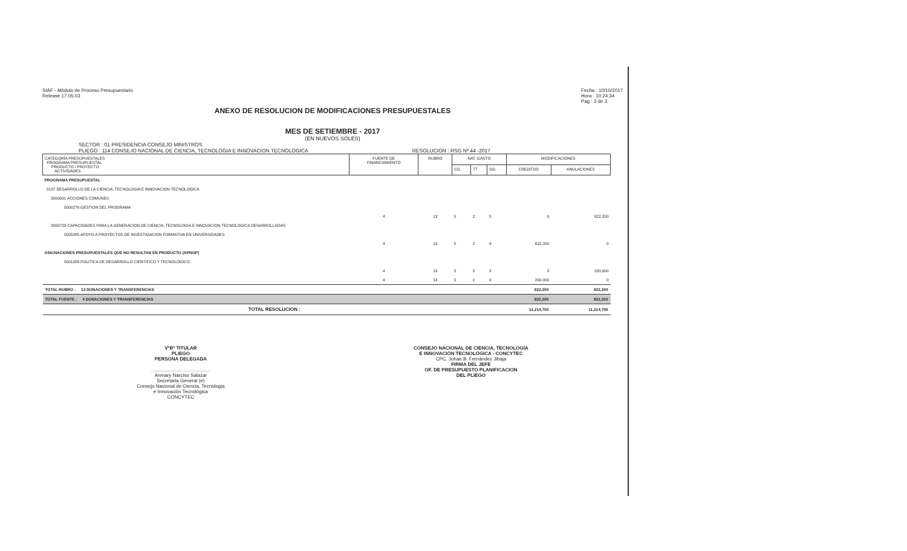SIAF - Módulo de Proceso Presupuestario
Release 17.05.03
Fecha : 10/10/2017
Hora : 10:24:34
Pag : 3 de 3
ANEXO DE RESOLUCION DE MODIFICACIONES PRESUPUESTALES
MES DE SETIEMBRE - 2017
(EN NUEVOS SOLES)
SECTOR : 01 PRESIDENCIA CONSEJO MINISTROS
PLIEGO : 114 CONSEJO NACIONAL DE CIENCIA, TECNOLOGIA E INNOVACION TECNOLOGICA RESOLUCION : RSG Nº 44 -2017
| CATEGORÍA PRESUPUESTALES PROGRAMA PRESUPUESTAL PRODUCTO / PROYECTO ACTIVIDADES | FUENTE DE FINANCIAMIENTO | RUBRO | NAT. GASTO | | | MODIFICACIONES | |
| | | | CG | TT | GG | CREDITOS | ANULACIONES |
| PROGRAMA PRESUPUESTAL | | | | | | | |
| 0137 DESARROLLO DE LA CIENCIA, TECNOLOGIA E INNOVACION TECNOLOGICA | | | | | | | |
| 3000001 ACCIONES COMUNES | | | | | | | |
| 5000276 GESTION DEL PROGRAMA | | | | | | | |
| | 4 | 13 | 5 | 2 | 3 | 0 | 622,200 |
| 3000729 CAPACIDADES PARA LA GENERACION DE CIENCIA, TECNOLOGIA E INNOVACION TECNOLOGICA DESARROLLADAS | | | | | | | |
| 5005285 APOYO A PROYECTOS DE INVESTIGACION FORMATIVA EN UNIVERSIDADES | | | | | | | |
| | 4 | 13 | 5 | 2 | 4 | 622,200 | 0 |
| ASIGNACIONES PRESUPUESTALES QUE NO RESULTAN EN PRODUCTO (APNOP) | | | | | | | |
| 5001026 POLITICA DE DESARROLLO CIENTIFICO Y TECNOLOGICO | | | | | | | |
| | 4 | 13 | 5 | 2 | 3 | 0 | 200,000 |
| | 4 | 13 | 5 | 2 | 4 | 200,000 | 0 |
| TOTAL RUBRO : 13 DONACIONES Y TRANSFERENCIAS | | | | | | 822,200 | 822,200 |
| TOTAL FUENTE : 4 DONACIONES Y TRANSFERENCIAS | | | | | | 822,200 | 822,200 |
| TOTAL RESOLUCION : | | | | | | 11,214,700 | 11,214,700 |
VºBº TITULAR
PLIEGO
PERSONA DELEGADA
............................................
Anmary Narciso Salazar
Secretaria General (e)
Consejo Nacional de Ciencia, Tecnologia
e Innovación Tecnológica
CONCYTEC
CONSEJO NACIONAL DE CIENCIA, TECNOLOGÍA
E INNOVACIÓN TECNOLÓGICA - CONCYTEC
CPC. Johan B. Fernández Jibaja
FIRMA DEL JEFE
OF. DE PRESUPUESTO PLANIFICACION
DEL PLIEGO